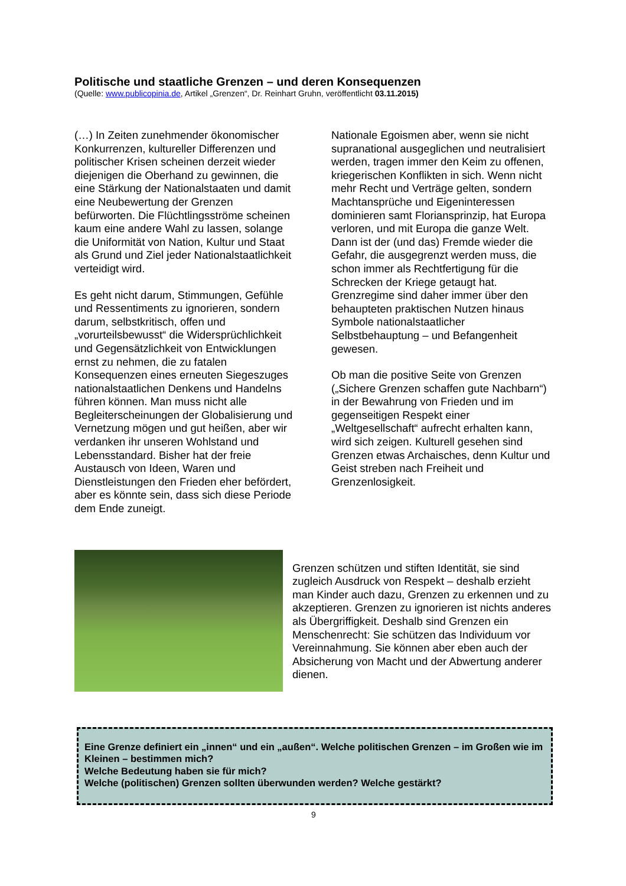Politische und staatliche Grenzen – und deren Konsequenzen
(Quelle: www.publicopinia.de, Artikel „Grenzen“, Dr. Reinhart Gruhn, veröffentlicht 03.11.2015)
(…) In Zeiten zunehmender ökonomischer Konkurrenzen, kultureller Differenzen und politischer Krisen scheinen derzeit wieder diejenigen die Oberhand zu gewinnen, die eine Stärkung der Nationalstaaten und damit eine Neubewertung der Grenzen befürworten. Die Flüchtlingsströme scheinen kaum eine andere Wahl zu lassen, solange die Uniformität von Nation, Kultur und Staat als Grund und Ziel jeder Nationalstaatlichkeit verteidigt wird.
Es geht nicht darum, Stimmungen, Gefühle und Ressentiments zu ignorieren, sondern darum, selbstkritisch, offen und „vorurteilsbewusst“ die Widersprüchlichkeit und Gegensätzlichkeit von Entwicklungen ernst zu nehmen, die zu fatalen Konsequenzen eines erneuten Siegeszuges nationalstaatlichen Denkens und Handelns führen können. Man muss nicht alle Begleiterscheinungen der Globalisierung und Vernetzung mögen und gut heißen, aber wir verdanken ihr unseren Wohlstand und Lebensstandard. Bisher hat der freie Austausch von Ideen, Waren und Dienstleistungen den Frieden eher befördert, aber es könnte sein, dass sich diese Periode dem Ende zuneigt.
Nationale Egoismen aber, wenn sie nicht supranational ausgeglichen und neutralisiert werden, tragen immer den Keim zu offenen, kriegerischen Konflikten in sich. Wenn nicht mehr Recht und Verträge gelten, sondern Machtansprüche und Eigeninteressen dominieren samt Floriansprinzip, hat Europa verloren, und mit Europa die ganze Welt. Dann ist der (und das) Fremde wieder die Gefahr, die ausgegrenzt werden muss, die schon immer als Rechtfertigung für die Schrecken der Kriege getaugt hat. Grenzregime sind daher immer über den behaupteten praktischen Nutzen hinaus Symbole nationalstaatlicher Selbstbehauptung – und Befangenheit gewesen.
Ob man die positive Seite von Grenzen („Sichere Grenzen schaffen gute Nachbarn“) in der Bewahrung von Frieden und im gegenseitigen Respekt einer „Weltgesellschaft“ aufrecht erhalten kann, wird sich zeigen. Kulturell gesehen sind Grenzen etwas Archaisches, denn Kultur und Geist streben nach Freiheit und Grenzenlosigkeit.
Grenzen schützen und stiften Identität, sie sind zugleich Ausdruck von Respekt – deshalb erzieht man Kinder auch dazu, Grenzen zu erkennen und zu akzeptieren. Grenzen zu ignorieren ist nichts anderes als Übergriffigkeit. Deshalb sind Grenzen ein Menschenrecht: Sie schützen das Individuum vor Vereinnahmung. Sie können aber eben auch der Absicherung von Macht und der Abwertung anderer dienen.
Eine Grenze definiert ein „innen“ und ein „außen“. Welche politischen Grenzen – im Großen wie im Kleinen – bestimmen mich?
Welche Bedeutung haben sie für mich?
Welche (politischen) Grenzen sollten überwunden werden? Welche gestärkt?
9